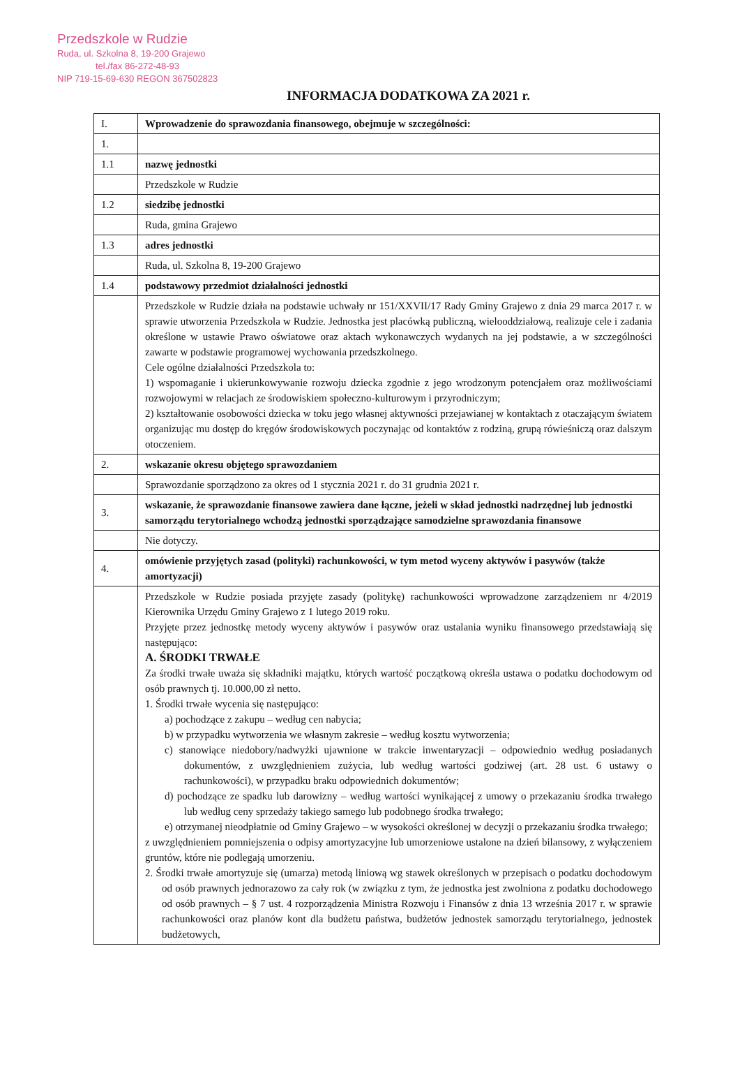Przedszkole w Rudzie
Ruda, ul. Szkolna 8, 19-200 Grajewo
tel./fax 86-272-48-93
NIP 719-15-69-630 REGON 367502823
INFORMACJA DODATKOWA ZA 2021 r.
| I. | Wprowadzenie do sprawozdania finansowego, obejmuje w szczególności: |
| 1. | |
| 1.1 | nazwę jednostki |
| | Przedszkole w Rudzie |
| 1.2 | siedzibę jednostki |
| | Ruda, gmina Grajewo |
| 1.3 | adres jednostki |
| | Ruda, ul. Szkolna 8, 19-200 Grajewo |
| 1.4 | podstawowy przedmiot działalności jednostki |
| | Przedszkole w Rudzie działa na podstawie uchwały nr 151/XXVII/17 Rady Gminy Grajewo z dnia 29 marca 2017 r. w sprawie utworzenia Przedszkola w Rudzie. Jednostka jest placówką publiczną, wielooddziałową, realizuje cele i zadania określone w ustawie Prawo oświatowe oraz aktach wykonawczych wydanych na jej podstawie, a w szczególności zawarte w podstawie programowej wychowania przedszkolnego. Cele ogólne działalności Przedszkola to: 1) wspomaganie i ukierunkowywanie rozwoju dziecka zgodnie z jego wrodzonym potencjałem oraz możliwościami rozwojowymi w relacjach ze środowiskiem społeczno-kulturowym i przyrodniczym; 2) kształtowanie osobowości dziecka w toku jego własnej aktywności przejawianej w kontaktach z otaczającym światem organizując mu dostęp do kręgów środowiskowych poczynając od kontaktów z rodziną, grupą rówieśniczą oraz dalszym otoczeniem. |
| 2. | wskazanie okresu objętego sprawozdaniem |
| | Sprawozdanie sporządzono za okres od 1 stycznia 2021 r. do 31 grudnia 2021 r. |
| 3. | wskazanie, że sprawozdanie finansowe zawiera dane łączne, jeżeli w skład jednostki nadrzędnej lub jednostki samorządu terytorialnego wchodzą jednostki sporządzające samodzielne sprawozdania finansowe |
| | Nie dotyczy. |
| 4. | omówienie przyjętych zasad (polityki) rachunkowości, w tym metod wyceny aktywów i pasywów (także amortyzacji) |
| | Przedszkole w Rudzie posiada przyjęte zasady (politykę) rachunkowości wprowadzone zarządzeniem nr 4/2019 Kierownika Urzędu Gminy Grajewo z 1 lutego 2019 roku. Przyjęte przez jednostkę metody wyceny aktywów i pasywów oraz ustalania wyniku finansowego przedstawiają się następująco: A. ŚRODKI TRWAŁE Za środki trwałe uważa się składniki majątku, których wartość początkową określa ustawa o podatku dochodowym od osób prawnych tj. 10.000,00 zł netto. 1. Środki trwałe wycenia się następująco: a) pochodzące z zakupu – według cen nabycia; b) w przypadku wytworzenia we własnym zakresie – według kosztu wytworzenia; c) stanowiące niedobory/nadwyżki ujawnione w trakcie inwentaryzacji – odpowiednio według posiadanych dokumentów, z uwzględnieniem zużycia, lub według wartości godziwej (art. 28 ust. 6 ustawy o rachunkowości), w przypadku braku odpowiednich dokumentów; d) pochodzące ze spadku lub darowizny – według wartości wynikającej z umowy o przekazaniu środka trwałego lub według ceny sprzedaży takiego samego lub podobnego środka trwałego; e) otrzymanej nieodpłatnie od Gminy Grajewo – w wysokości określonej w decyzji o przekazaniu środka trwałego; z uwzględnieniem pomniejszenia o odpisy amortyzacyjne lub umorzeniowe ustalone na dzień bilansowy, z wyłączeniem gruntów, które nie podlegają umorzeniu. 2. Środki trwałe amortyzuje się (umarza) metodą liniową wg stawek określonych w przepisach o podatku dochodowym od osób prawnych jednorazowo za cały rok (w związku z tym, że jednostka jest zwolniona z podatku dochodowego od osób prawnych – § 7 ust. 4 rozporządzenia Ministra Rozwoju i Finansów z dnia 13 września 2017 r. w sprawie rachunkowości oraz planów kont dla budżetu państwa, budżetów jednostek samorządu terytorialnego, jednostek budżetowych, |